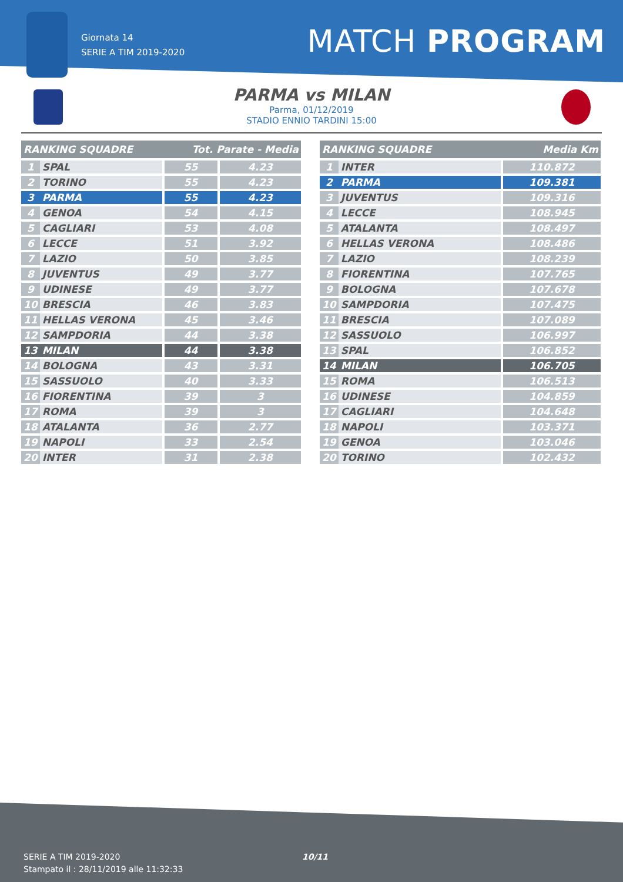Giornata 14
SERIE A TIM 2019-2020
MATCH PROGRAM
PARMA vs MILAN
Parma, 01/12/2019
STADIO ENNIO TARDINI 15:00
| RANKING SQUADRE | | Tot. Parate - Media | |
| --- | --- | --- | --- |
| 1 | SPAL | 55 | 4.23 |
| 2 | TORINO | 55 | 4.23 |
| 3 | PARMA | 55 | 4.23 |
| 4 | GENOA | 54 | 4.15 |
| 5 | CAGLIARI | 53 | 4.08 |
| 6 | LECCE | 51 | 3.92 |
| 7 | LAZIO | 50 | 3.85 |
| 8 | JUVENTUS | 49 | 3.77 |
| 9 | UDINESE | 49 | 3.77 |
| 10 | BRESCIA | 46 | 3.83 |
| 11 | HELLAS VERONA | 45 | 3.46 |
| 12 | SAMPDORIA | 44 | 3.38 |
| 13 | MILAN | 44 | 3.38 |
| 14 | BOLOGNA | 43 | 3.31 |
| 15 | SASSUOLO | 40 | 3.33 |
| 16 | FIORENTINA | 39 | 3 |
| 17 | ROMA | 39 | 3 |
| 18 | ATALANTA | 36 | 2.77 |
| 19 | NAPOLI | 33 | 2.54 |
| 20 | INTER | 31 | 2.38 |
| RANKING SQUADRE | | Media Km |
| --- | --- | --- |
| 1 | INTER | 110.872 |
| 2 | PARMA | 109.381 |
| 3 | JUVENTUS | 109.316 |
| 4 | LECCE | 108.945 |
| 5 | ATALANTA | 108.497 |
| 6 | HELLAS VERONA | 108.486 |
| 7 | LAZIO | 108.239 |
| 8 | FIORENTINA | 107.765 |
| 9 | BOLOGNA | 107.678 |
| 10 | SAMPDORIA | 107.475 |
| 11 | BRESCIA | 107.089 |
| 12 | SASSUOLO | 106.997 |
| 13 | SPAL | 106.852 |
| 14 | MILAN | 106.705 |
| 15 | ROMA | 106.513 |
| 16 | UDINESE | 104.859 |
| 17 | CAGLIARI | 104.648 |
| 18 | NAPOLI | 103.371 |
| 19 | GENOA | 103.046 |
| 20 | TORINO | 102.432 |
SERIE A TIM 2019-2020
Stampato il : 28/11/2019 alle 11:32:33
10/11